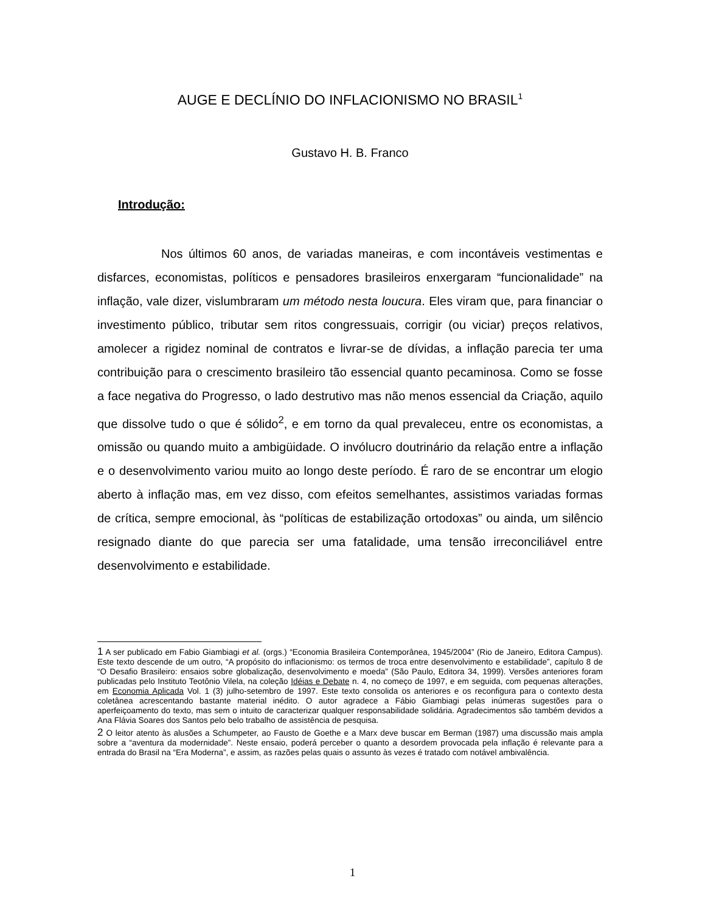AUGE E DECLÍNIO DO INFLACIONISMO NO BRASIL<sup>1</sup>
Gustavo H. B. Franco
Introdução:
Nos últimos 60 anos, de variadas maneiras, e com incontáveis vestimentas e disfarces, economistas, políticos e pensadores brasileiros enxergaram “funcionalidade” na inflação, vale dizer, vislumbraram um método nesta loucura. Eles viram que, para financiar o investimento público, tributar sem ritos congressuais, corrigir (ou viciar) preços relativos, amolecer a rigidez nominal de contratos e livrar-se de dívidas, a inflação parecia ter uma contribuição para o crescimento brasileiro tão essencial quanto pecaminosa. Como se fosse a face negativa do Progresso, o lado destrutivo mas não menos essencial da Criação, aquilo que dissolve tudo o que é sólido<sup>2</sup>, e em torno da qual prevaleceu, entre os economistas, a omissão ou quando muito a ambigüidade. O invólucro doutrinário da relação entre a inflação e o desenvolvimento variou muito ao longo deste período. É raro de se encontrar um elogio aberto à inflação mas, em vez disso, com efeitos semelhantes, assistimos variadas formas de crítica, sempre emocional, às “políticas de estabilização ortodoxas” ou ainda, um silêncio resignado diante do que parecia ser uma fatalidade, uma tensão irreconciliável entre desenvolvimento e estabilidade.
1 A ser publicado em Fabio Giambiagi et al. (orgs.) “Economia Brasileira Contemporânea, 1945/2004” (Rio de Janeiro, Editora Campus). Este texto descende de um outro, “A propósito do inflacionismo: os termos de troca entre desenvolvimento e estabilidade”, capítulo 8 de “O Desafio Brasileiro: ensaios sobre globalização, desenvolvimento e moeda” (São Paulo, Editora 34, 1999). Versões anteriores foram publicadas pelo Instituto Teotônio Vilela, na coleção Idéias e Debate n. 4, no começo de 1997, e em seguida, com pequenas alterações, em Economia Aplicada Vol. 1 (3) julho-setembro de 1997. Este texto consolida os anteriores e os reconfigura para o contexto desta coletânea acrescentando bastante material inédito. O autor agradece a Fábio Giambiagi pelas inúmeras sugestões para o aperfeiçoamento do texto, mas sem o intuito de caracterizar qualquer responsabilidade solidária. Agradecimentos são também devidos a Ana Flávia Soares dos Santos pelo belo trabalho de assistência de pesquisa.
2 O leitor atento às alusões a Schumpeter, ao Fausto de Goethe e a Marx deve buscar em Berman (1987) uma discussão mais ampla sobre a “aventura da modernidade”. Neste ensaio, poderá perceber o quanto a desordem provocada pela inflação é relevante para a entrada do Brasil na “Era Moderna”, e assim, as razões pelas quais o assunto às vezes é tratado com notável ambivalência.
1